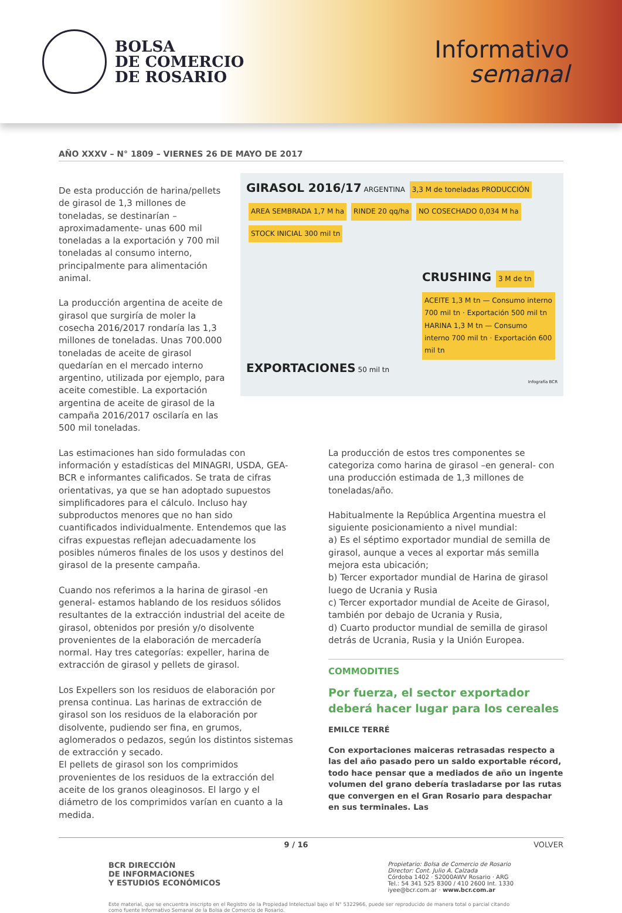BOLSA
DE COMERCIO
DE ROSARIO
Informativo
semanal
AÑO XXXV – N° 1809 – VIERNES 26 DE MAYO DE 2017
De esta producción de harina/pellets de girasol de 1,3 millones de toneladas, se destinarían – aproximadamente- unas 600 mil toneladas a la exportación y 700 mil toneladas al consumo interno, principalmente para alimentación animal.
La producción argentina de aceite de girasol que surgiría de moler la cosecha 2016/2017 rondaría las 1,3 millones de toneladas. Unas 700.000 toneladas de aceite de girasol quedarían en el mercado interno argentino, utilizada por ejemplo, para aceite comestible. La exportación argentina de aceite de girasol de la campaña 2016/2017 oscilaría en las 500 mil toneladas.
GIRASOL 2016/17 ARGENTINA 3,3 M de toneladas PRODUCCIÓN AREA SEMBRADA 1,7 M ha RINDE 20 qq/ha NO COSECHADO 0,034 M ha STOCK INICIAL 300 mil tn
CRUSHING 3 M de tn
ACEITE 1,3 M tn — Consumo interno 700 mil tn · Exportación 500 mil tn
HARINA 1,3 M tn — Consumo interno 700 mil tn · Exportación 600 mil tn
EXPORTACIONES 50 mil tn
Infografía BCR
Las estimaciones han sido formuladas con información y estadísticas del MINAGRI, USDA, GEA-BCR e informantes calificados. Se trata de cifras orientativas, ya que se han adoptado supuestos simplificadores para el cálculo. Incluso hay subproductos menores que no han sido cuantificados individualmente. Entendemos que las cifras expuestas reflejan adecuadamente los posibles números finales de los usos y destinos del girasol de la presente campaña.
Cuando nos referimos a la harina de girasol -en general- estamos hablando de los residuos sólidos resultantes de la extracción industrial del aceite de girasol, obtenidos por presión y/o disolvente provenientes de la elaboración de mercadería normal. Hay tres categorías: expeller, harina de extracción de girasol y pellets de girasol.
Los Expellers son los residuos de elaboración por prensa continua. Las harinas de extracción de girasol son los residuos de la elaboración por disolvente, pudiendo ser fina, en grumos, aglomerados o pedazos, según los distintos sistemas de extracción y secado.
El pellets de girasol son los comprimidos provenientes de los residuos de la extracción del aceite de los granos oleaginosos. El largo y el diámetro de los comprimidos varían en cuanto a la medida.
La producción de estos tres componentes se categoriza como harina de girasol –en general- con una producción estimada de 1,3 millones de toneladas/año.
Habitualmente la República Argentina muestra el siguiente posicionamiento a nivel mundial:
a) Es el séptimo exportador mundial de semilla de girasol, aunque a veces al exportar más semilla mejora esta ubicación;
b) Tercer exportador mundial de Harina de girasol luego de Ucrania y Rusia
c) Tercer exportador mundial de Aceite de Girasol, también por debajo de Ucrania y Rusia,
d) Cuarto productor mundial de semilla de girasol detrás de Ucrania, Rusia y la Unión Europea.
COMMODITIES
Por fuerza, el sector exportador deberá hacer lugar para los cereales
EMILCE TERRÉ
Con exportaciones maiceras retrasadas respecto a las del año pasado pero un saldo exportable récord, todo hace pensar que a mediados de año un ingente volumen del grano debería trasladarse por las rutas que convergen en el Gran Rosario para despachar en sus terminales. Las
9 / 16 VOLVER
BCR DIRECCIÓN
DE INFORMACIONES
Y ESTUDIOS ECONÓMICOS
Propietario: Bolsa de Comercio de Rosario
Director: Cont. Julio A. Calzada
Córdoba 1402 · S2000AWV Rosario · ARG
Tel.: 54 341 525 8300 / 410 2600 Int. 1330
iyee@bcr.com.ar · www.bcr.com.ar
Este material, que se encuentra inscripto en el Registro de la Propiedad Intelectual bajo el N° 5322966, puede ser reproducido de manera total o parcial citando como fuente Informativo Semanal de la Bolsa de Comercio de Rosario.